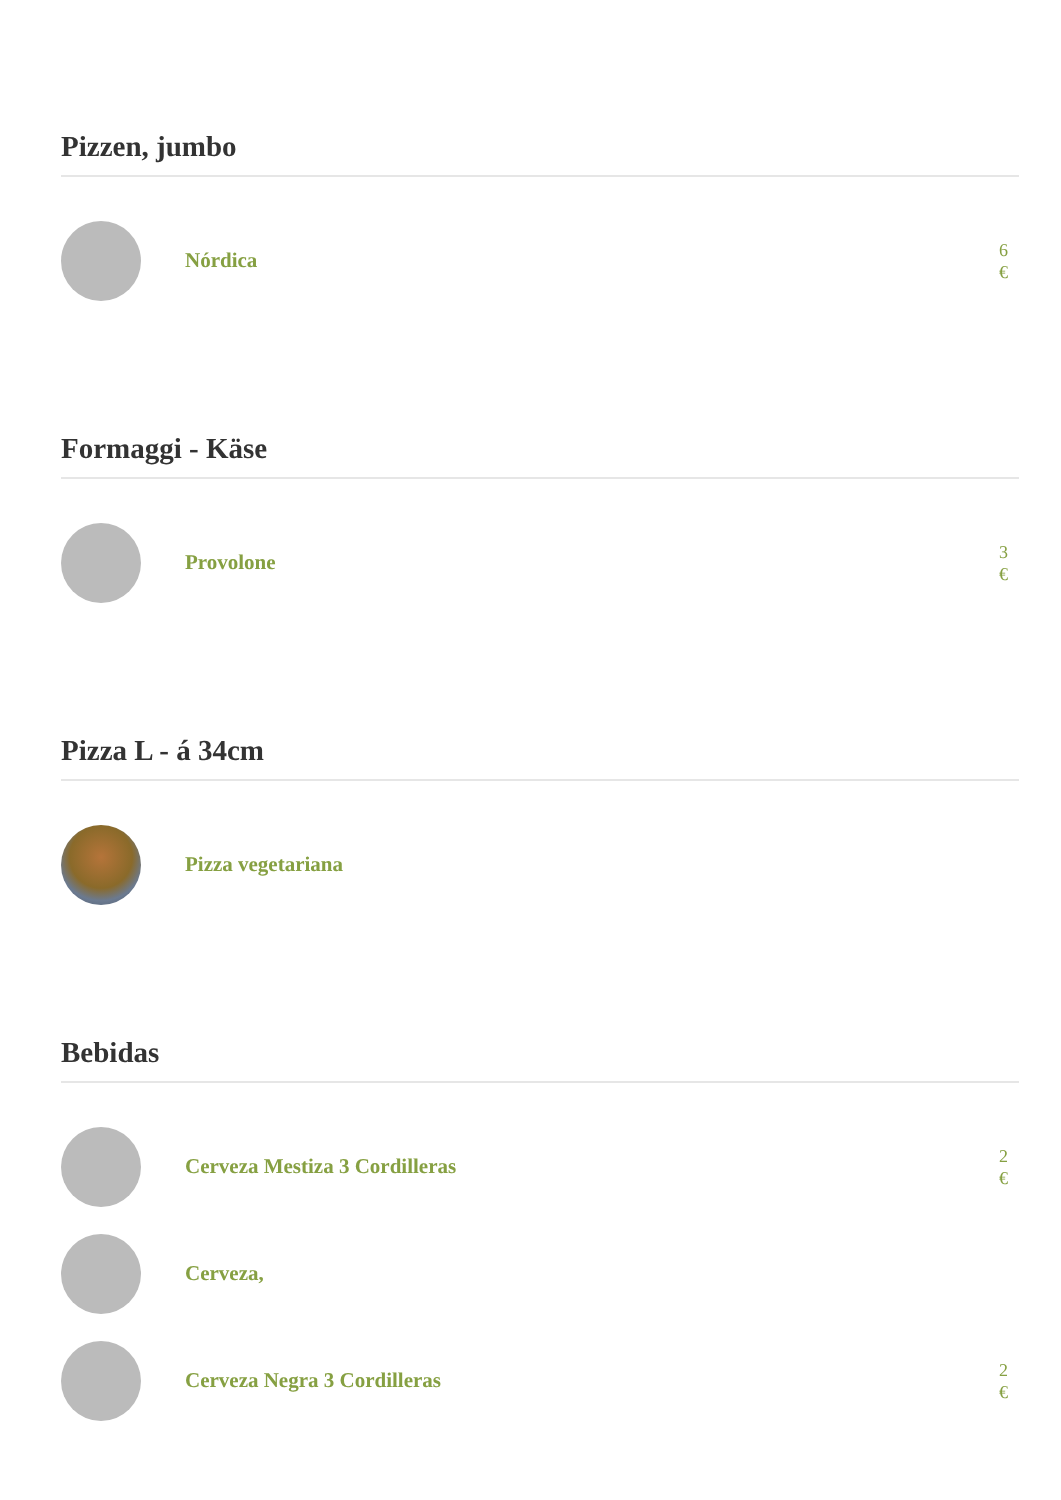Pizzen, jumbo
Nórdica
6
€
Formaggi - Käse
Provolone
3
€
Pizza L - á 34cm
Pizza vegetariana
Bebidas
Cerveza Mestiza 3 Cordilleras
2
€
Cerveza,
Cerveza Negra 3 Cordilleras
2
€